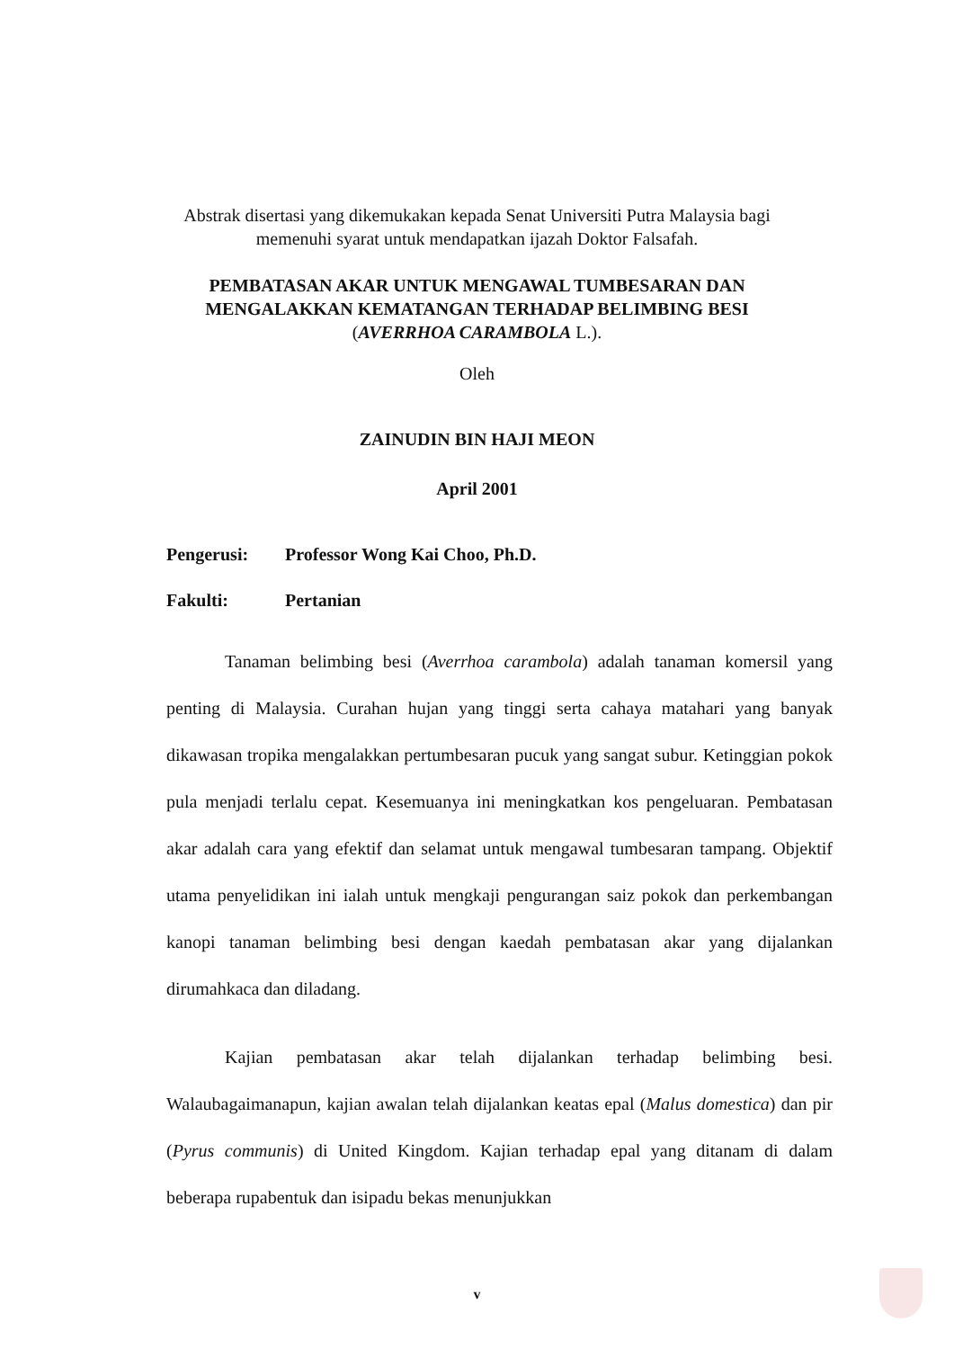Abstrak disertasi yang dikemukakan kepada Senat Universiti Putra Malaysia bagi
memenuhi syarat untuk mendapatkan ijazah Doktor Falsafah.
PEMBATASAN AKAR UNTUK MENGAWAL TUMBESARAN DAN
MENGALAKKAN KEMATANGAN TERHADAP BELIMBING BESI
(AVERRHOA CARAMBOLA L.).
Oleh
ZAINUDIN BIN HAJI MEON
April 2001
Pengerusi: Professor Wong Kai Choo, Ph.D.
Fakulti: Pertanian
Tanaman belimbing besi (Averrhoa carambola) adalah tanaman komersil yang penting di Malaysia. Curahan hujan yang tinggi serta cahaya matahari yang banyak dikawasan tropika mengalakkan pertumbesaran pucuk yang sangat subur. Ketinggian pokok pula menjadi terlalu cepat. Kesemuanya ini meningkatkan kos pengeluaran. Pembatasan akar adalah cara yang efektif dan selamat untuk mengawal tumbesaran tampang. Objektif utama penyelidikan ini ialah untuk mengkaji pengurangan saiz pokok dan perkembangan kanopi tanaman belimbing besi dengan kaedah pembatasan akar yang dijalankan dirumahkaca dan diladang.
Kajian pembatasan akar telah dijalankan terhadap belimbing besi. Walaubagaimanapun, kajian awalan telah dijalankan keatas epal (Malus domestica) dan pir (Pyrus communis) di United Kingdom. Kajian terhadap epal yang ditanam di dalam beberapa rupabentuk dan isipadu bekas menunjukkan
v